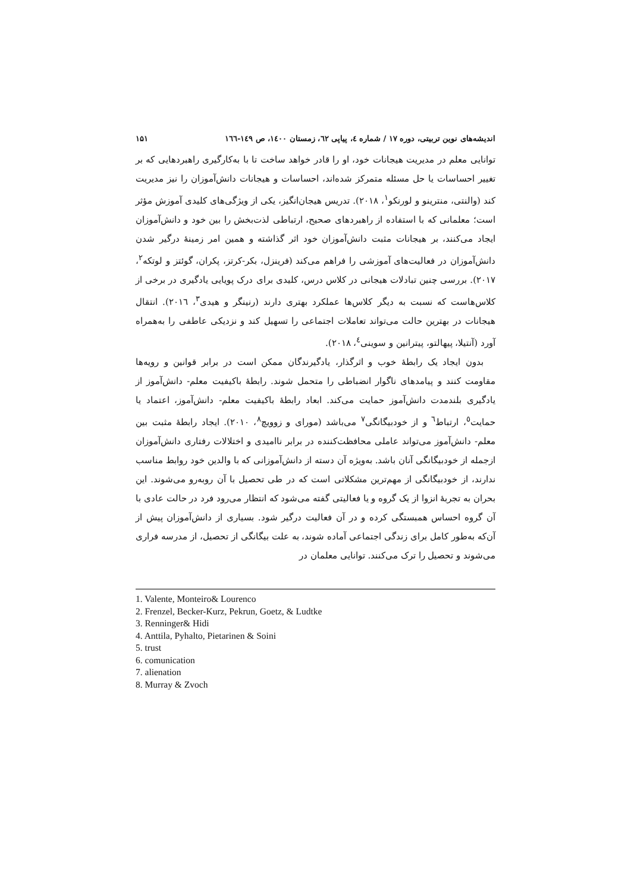اندیشه‌های نوین تربیتی، دوره ۱۷ / شماره ٤، پیاپی ٦٢، زمستان ١٤٠٠، ص ١٤٩-١٦٦ ۱۵۱
توانایی معلم در مدیریت هیجانات خود، او را قادر خواهد ساخت تا با به‌کارگیری راهبردهایی که بر تغییر احساسات یا حل مسئله متمرکز شده‌اند، احساسات و هیجانات دانش‌آموزان را نیز مدیریت کند (والنتی، منترینو و لورنکو<sup>١</sup>، ٢٠١٨). تدریس هیجان‌انگیز، یکی از ویژگی‌های کلیدی آموزش مؤثر است؛ معلمانی که با استفاده از راهبردهای صحیح، ارتباطی لذت‌بخش را بین خود و دانش‌آموزان ایجاد می‌کنند، بر هیجانات مثبت دانش‌آموزان خود اثر گذاشته و همین امر زمینهٔ درگیر شدن دانش‌آموزان در فعالیت‌های آموزشی را فراهم می‌کند (فرینزل، بکر-کرتز، پکران، گوئتز و لوتکه<sup>٢</sup>، ٢٠١٧). بررسی چنین تبادلات هیجانی در کلاس درس، کلیدی برای درک پویایی یادگیری در برخی از کلاس‌هاست که نسبت به دیگر کلاس‌ها عملکرد بهتری دارند (رنینگر و هیدی<sup>٣</sup>، ٢٠١٦). انتقال هیجانات در بهترین حالت می‌تواند تعاملات اجتماعی را تسهیل کند و نزدیکی عاطفی را به‌همراه آورد (آنتیلا، پیهالتو، پیترانین و سوینی<sup>٤</sup>، ٢٠١٨).
بدون ایجاد یک رابطهٔ خوب و اثرگذار، یادگیرندگان ممکن است در برابر قوانین و رویه‌ها مقاومت کنند و پیامدهای ناگوار انضباطی را متحمل شوند. رابطهٔ باکیفیت معلم- دانش‌آموز از یادگیری بلندمدت دانش‌آموز حمایت می‌کند. ابعاد رابطهٔ باکیفیت معلم- دانش‌آموز، اعتماد یا حمایت<sup>٥</sup>، ارتباط<sup>٦</sup> و از خودبیگانگی<sup>٧</sup> می‌باشد (مورای و زوویچ<sup>٨</sup>، ٢٠١٠). ایجاد رابطهٔ مثبت بین معلم- دانش‌آموز می‌تواند عاملی محافظت‌کننده در برابر ناامیدی و اختلالات رفتاری دانش‌آموزان ازجمله از خودبیگانگی آنان باشد. به‌ویژه آن دسته از دانش‌آموزانی که با والدین خود روابط مناسب ندارند، از خودبیگانگی از مهم‌ترین مشکلاتی است که در طی تحصیل با آن روبه‌رو می‌شوند. این بحران به تجربهٔ انزوا از یک گروه و یا فعالیتی گفته می‌شود که انتظار می‌رود فرد در حالت عادی با آن گروه احساس همبستگی کرده و در آن فعالیت درگیر شود. بسیاری از دانش‌آموزان پیش از آن‌که به‌طور کامل برای زندگی اجتماعی آماده شوند، به علت بیگانگی از تحصیل، از مدرسه فراری می‌شوند و تحصیل را ترک می‌کنند. توانایی معلمان در
1. Valente, Monteiro& Lourenco
2. Frenzel, Becker-Kurz, Pekrun, Goetz, & Ludtke
3. Renninger& Hidi
4. Anttila, Pyhalto, Pietarinen & Soini
5. trust
6. comunication
7. alienation
8. Murray & Zvoch